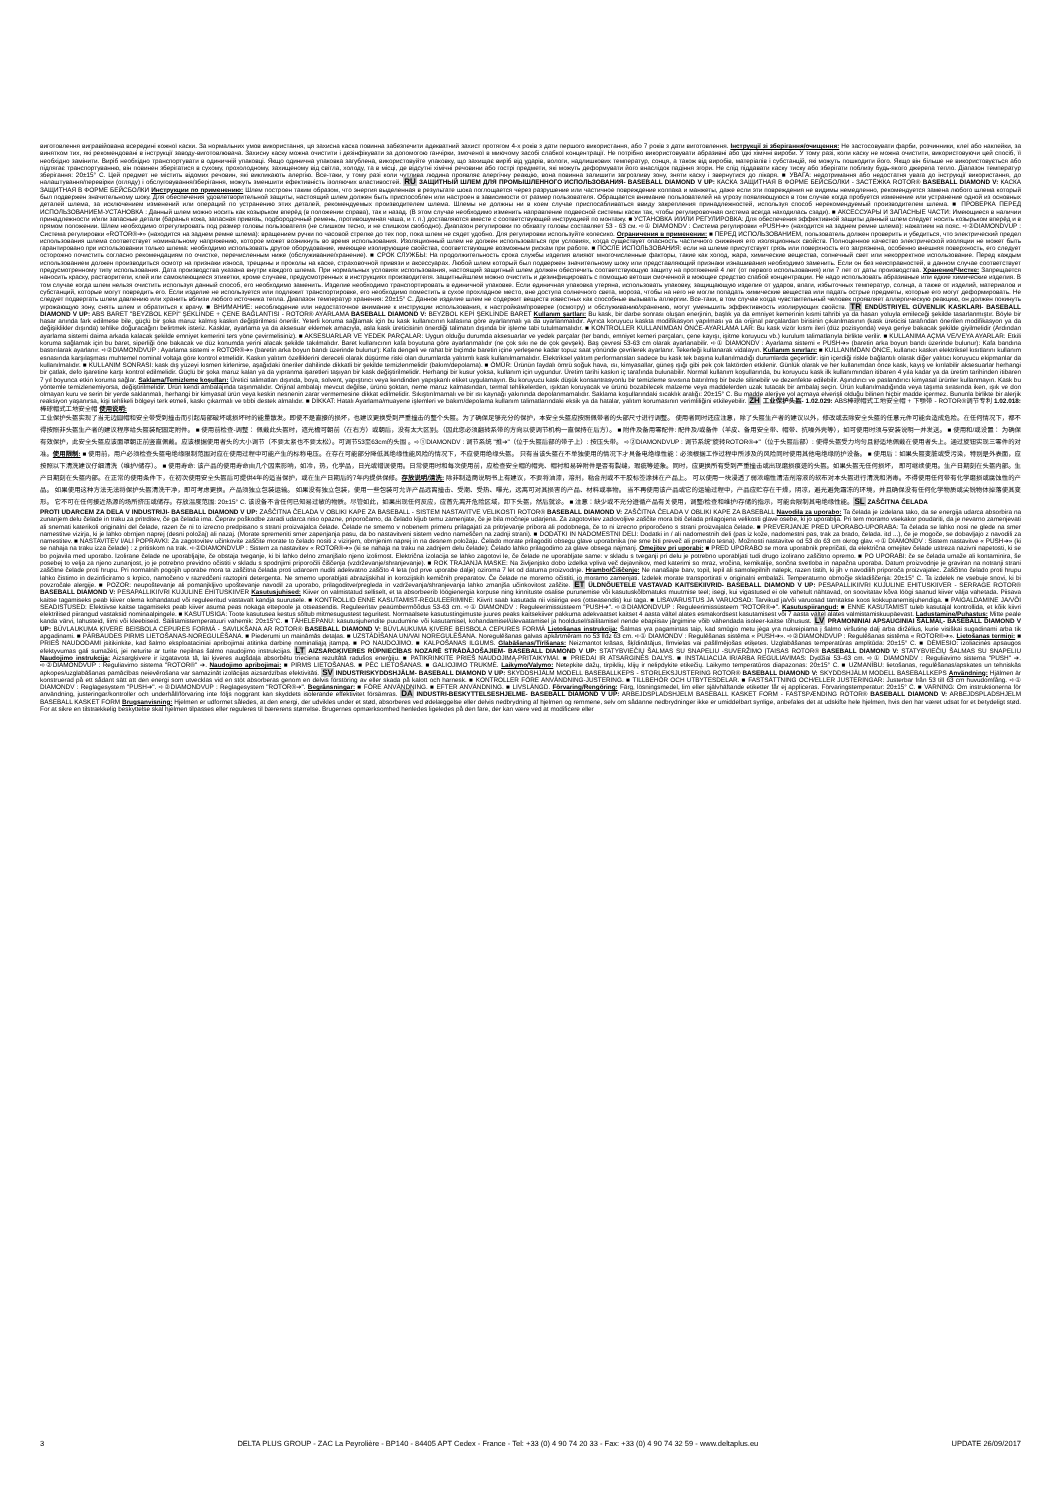виготовлення вигравійована всередині кожної каски. За нормальних умов використання, ця захисна каска повинна забезпечити адекватний захист протягом 4-х років з дати першого використання, або 7 років з дати виготовлення. Інструкції зі зберігання/очищення: Не застосовувати фарби, розчинники, клеї або наклейки, за винятком тих, які рекомендовані в інструкції заводу-виготовлювача. Захисну каску можна очистити і дезінфікувати за допомогою ганчірки, змоченої в миючому засобі слабкої концентрації. Не потрібно використовувати абразивні або їдкі хімічні вироби. У тому разі, коли каску не можна очистити, використовуючи цей спосіб, її необхідно замінити. Виріб необхідно транспортувати в одиничній упаковці. Якщо одинична упаковка загублена, використовуйте упаковку, що захищає виріб від ударів, вологи, надлишкових температур, сонця, а також від виробів, матеріалів і субстанцій, які можуть пошкодити його. Якщо він більше не використовується або підлягає транспортуванню, він повинен зберігатися в сухому, прохолодному, захищеному від світла, холоду, та в місці, де відсутні хімічні речовини або гострі предмети, які можуть деформувати його внаслідок падіння згори. Не слід піддавати каску тиску або зберігати поблизу будь-якого джерела тепло. Діапазон температур зберігання: 20±15° C. Цей предмет не містить відомих речовин, які викликають алергію. Все-таки, у тому разі коли чутлива людина проявляє алергічну реакцію, вона повинна залишити загрозливу зону, зняти каску і звернутися до лікаря. ■ УВАГА: недотримання або недостатня увага до інструкції використання, до налаштування/перевірки (огляду) і обслуговування/зберігання, можуть зменшити ефективність ізоляючих властивостей. RU ЗАЩИТНЫЙ ШЛЕМ ДЛЯ ПРОМЫШЛЕННОГО ИСПОЛЬЗОВАНИЯ- BASEBALL DIAMOND V UP: КАСКА ЗАЩИТНАЯ В ФОРМЕ БЕЙСБОЛКИ - ЗАСТЁЖКА ROTOR® BASEBALL DIAMOND V: КАСКА ЗАЩИТНАЯ В ФОРМЕ БЕЙСБОЛКИ Инструкции по применению: Шлем построен таким образом, что энергия выделенная в результате шока поглощается через разрушение или частичное повреждение колпака и манжеты, даже если эти повреждения не видимы немедленно, рекомендуется замена любого шлема который был подвержен значительному шоку. Для обеспечения удовлетворительной защиты, настоящий шлем должен быть приспособлен или настроен в зависимости от размер пользователя. Обращается внимание пользователей на угрозу появляющуюся в том случае когда пробуется изменение или устранение одной из основных деталей шлема, за исключением изменений или операций по устранению этих деталей, рекомендуемых производителем шлема. Шлемы не должны ни в коем случае приспосабливаться ввиду закрепления принадлежностей, используя способ нерекомендуемый производителем шлема. ■ ПРОВЕРКА ПЕРЕД ИСПОЛЬЗОВАНИЕМ-УСТАНОВКА : Данный шлем можно носить как козырьком вперёд (в положении справа), так и назад. (В этом случае необходимо изменить направление подвесной системы каски так, чтобы регулировочная система всегда находилась сзади). ■ АКСЕССУАРЫ И ЗАПАСНЫЕ ЧАСТИ: Имеющиеся в наличии принадлежности и/или запасные детали (баранья кожа, запасная привязь, подбородочный ремень, противошумная чаша, и т. п.) доставляются вместе с соответствующей инструкцией по монтажу. ■ УСТАНОВКА И/ИЛИ РЕГУЛИРОВКА: Для обеспечения эффективной защиты данный шлем следует носить козырьком вперёд и в прямом положении. Шлем необходимо отрегулировать под размер головы пользователя (не слишком тесно, и не слишком свободно). Диапазон регулировки по обхвату головы составляет 53 - 63 см. ➪① DIAMONDV : Система регулировки «PUSH➔» (находится на заднем ремне шлема): нажатием на пояс. ➪②DIAMONDVUP : Система регулировки «ROTOR®➔» (находится на заднем ремне шлема): вращением ручки по часовой стрелке до тех пор, пока шлем не сядет удобно. Для регулировки используйте колесико. Ограничения в применении: ■ ПЕРЕД ИСПОЛЬЗОВАНИЕМ, пользователь должен проверить и убедиться, что электрический предел использования шлема соответствует номинальному напряжению, которое может возникнуть во время использования. Изоляционный шлем не должен использоваться при условиях, когда существует опасность частичного снижения его изоляционных свойств. Полноценное качество электрической изоляции не может быть гарантировано при использовании только шлема: необходимо использовать другое оборудование, имеющее изолирующие свойства, соответствующие возможным рискам при работе. ■ ПОСЛЕ ИСПОЛЬЗОВАНИЯ: если на шлеме присутствует грязь или поверхность его загрязнена, особенно внешняя поверхность, его следует осторожно почистить согласно рекомендациям по очистке, перечисленным ниже (обслуживание/хранение). ■ СРОК СЛУЖБЫ: На продолжительность срока службы изделия влияют многочисленные факторы, такие как холод, жара, химические вещества, солнечный свет или некорректное использование. Перед каждым использованием должен производиться осмотр на признаки износа, трещины и проколы на каске, страховочной привязи и аксессуарах. Любой шлем который был подвержен значительному шоку или представляющий признаки изнашивания необходимо заменить. Если он без неисправностей, в данном случае соответствует предусмотренному типу использования. Дата производства указана внутри каждого шлема. При нормальных условиях использования, настоящий защитный шлем должен обеспечить соответствующую защиту на протяжений 4 лет (от первого использования) или 7 лет от даты производства. Хранение/Чистке: Запрещается наносить краску, растворители, клей или самоклеющиеся этикетки, кроме случаев, предусмотренных в инструкциях производителя. защитныйшлем можно очистить и дезинфицировать с помощью ветоши смоченной в моющее средство слабой концентрации. Не надо использовать абразивные или едкие химические изделия. В том случае когда шлем нельзя очистить используя данный способ, его необходимо заменить. Изделие необходимо транспортировать в единичной упаковке. Если единичная упаковка утеряна, использовать упаковку, защищающую изделие от ударов, влаги, избыточных температур, солнца, а также от изделий, материалов и субстанций, которые могут повредить его. Если изделие не используется или подлежит транспортировке, его необходимо поместить в сухое прохладное место, вне доступа солнечного света, мороза, чтобы на него не могли попадать химические вещества или падать острые предметы, которые его могут деформировать. Не следует подвергать шлем давлению или хранить вблизи любого источника тепла. Диапазон температур хранения: 20±15° C. Данное изделие шлем не содержит веществ известных как способные вызывать аллергии. Все-таки, в том случае когда чувствительный человек проявляет аллергическую реакцию, он должен покинуть угрожающую зону, снять шлем и обратиться к врачу. ■ ВНИМАНИЕ: несоблюдение или недостаточное внимание к инструкции использования, к настройкам/проверке (осмотру) и обслуживанию/хранению, могут уменьшить эффективность изолирующих свойств. TR ENDÜSTRIYEL GÜVENLIK KASKLARI- BASEBALL DIAMOND V UP: ABS BARET "BEYZBOL KEPİ" ŞEKLİNDE + ÇENE BAĞLANTISI - ROTOR® AYARLAMA BASEBALL DIAMOND V: BEYZBOL KEPİ ŞEKLİNDE BARET Kullanım şartları: Bu kask, bir darbe sonrası oluşan enerjinin, başlık ya da emniyet kemerinin kısmi tahribi ya da hasarı yoluyla emileceği şekilde tasarlanmıştır. Böyle bir hasar anında fark edilmese bile, güçlü bir şoka maruz kalmış kaskın değiştirilmesi önerilir. Yeterli koruma sağlamak için bu kask kullanıcının kafasına göre ayarlanmalı ya da uyarlanmalıdır. Ayrıca koruyucu kaskta modifikasyon yapılması ya da orijinal parçalardan birisinin çıkarılmasının (kask üreticisi tarafından önerilen modifikasyon ya da değişiklikler dışında) tehlike doğuracağını belirtmek isteriz. Kasklar, ayarlama ya da aksesuar eklemek amacıyla, asla kask üreticisinin önerdiği talimatın dışında bir işleme tabi tutulmamalıdır. ■ KONTROLLER KULLANIMDAN ÖNCE-AYARLAMA LAR: Bu kask vizör kısmı ileri (düz pozisyonda) veya geriye bakacak şekilde giyilmelidir (Ardından ayarlama sistemi daima arkada kalacak şekilde emniyet kemerini ters yöne çevirmelisiniz). ■ AKSESUARLAR VE YEDEK PARÇALAR: Uygun olduğu durumda aksesuarlar ve yedek parçalar (ter bandı, emniyet kemeri parçaları, çene kayışı, işitme koruyucu vb.) kurulum talimatlarıyla birlikte verilir. ■ KULLANIMA AÇMA VE/VEYA AYARLAR: Etkili koruma sağlamak için bu baret, siperliği öne bakacak ve düz konumda yerini alacak şekilde takılmalıdır. Baret kullanıcının kafa boyutuna göre ayarlanmalıdır (ne çok sıkı ne de çok gevşek). Baş çevresi 53-63 cm olarak ayarlanabilir. ➪① DIAMONDV : Ayarlama sistemi « PUSH➔» (baretin arka boyun bandı üzerinde bulunur): Kafa bandına bastırılarak ayarlanır. ➪②DIAMONDVUP : Ayarlama sistemi « ROTOR®➔» (baretin arka boyun bandı üzerinde bulunur): Kafa dengeli ve rahat bir biçimde baretin içine yerleşene kadar topuz saat yönünde çevrilerek ayarlanır. Tekerleği kullanarak vidalayın. Kullanım sınırları: ■ KULLANIMDAN ÖNCE, kullanıcı kaskın elektriksel kısıtlarını kullanım esnasında karşılaşması muhtemel nominal voltaja göre kontrol etmelidir. Kaskın yalıtım özelliklerini dereceli olarak düşürme riski olan durumlarda yalıtımlı kask kullanılmamalıdır. Elektriksel yalıtım performansları sadece bu kask tek başına kullanılmadığı durumlarda geçerlidir: işin içerdiği riskle bağlantılı olarak diğer yalıtıcı koruyucu ekipmanlar da kullanılmalıdır. ■ KULLANIM SONRASI: kask dış yüzeyi kısmen kirlenirse, aşağıdaki öneriler dahilinde dikkatli bir şekilde temizlenmelidir (bakım/depolama). ■ ÖMÜR: Ürünün faydalı ömrü soğuk hava, ısı, kimyasallar, güneş ışığı gibi pek çok faktörden etkilenir. Günlük olarak ve her kullanımdan önce kask, kayış ve kırılabilir aksesuarlar herhangi bir çatlak, defo işaretine karşı kontrol edilmelidir. Güçlü bir şoka maruz kalan ya da yıpranma işaretleri taşıyan bir kask değiştirilmelidir. Herhangi bir kusur yoksa, kullanım için uygundur. Üretim tarihi kaskın iç tarafında bulunabilir. Normal kullanım koşullarında, bu koruyucu kask ilk kullanımından itibaren 4 yıla kadar ya da üretim tarihinden itibaren 7 yıl boyunca etkin koruma sağlar. Saklama/Temizleme koşulları: Üretici talimatları dışında, boya, solvent, yapıştırıcı veya kendinden yapışkanlı etiket uygulamayın. Bu koruyucu kask düşük konsantrasyonlu bir temizleme sıvısına batırılmış bir bezle silinebilir ve dezenfekte edilebilir. Aşındırıcı ve paslandırıcı kimyasal ürünler kullanmayın. Kask bu yöntemle temizlenemiyorsa, değiştirilmelidir. Ürün kendi ambalajında taşınmalıdır. Orijinal ambalajı mevcut değilse, ürünü şoktan, neme maruz kalmasından, termal tehlikelerden, ışıktan koruyacak ve ürünü bozabilecek malzeme veya maddelerden uzak tutacak bir ambalaj seçin. Ürün kullanılmadığında veya taşıma sırasında iken, ışık ve don olmayan kuru ve serin bir yerde saklanmalı, herhangi bir kimyasal ürün veya keskin nesnenin zarar vermemesine dikkat edilmelidir. Sıkıştırılmamalı ve bir ısı kaynağı yakınında depolanmamalıdır. Saklama koşullarındaki sıcaklık aralığı: 20±15° C. Bu madde alerjiye yol açmaya elverişli olduğu bilinen hiçbir madde içermez. Bununla birlikte bir alerjik reaksiyon yaşanırsa, kişi tehlikeli bölgeyi terk etmeli, kaskı çıkarmalı ve tıbbi destek almalıdır. ■ DİKKAT: Hatalı Ayarlama/muayene işlemleri ve bakım/depolama kullanım talimatlarındaki eksik ya da hatalar, yalıtım korumasının verimliliğini etkileyebilir. ZH 工业保护头盔- 1.02.029: ABS棒球帽式工地安全帽 + 下颚带 - ROTOR®调节专利 1.02.018: 棒球帽式工地安全帽 使用说明:
工业保护头盔实现了当无边圆帽和安全带受到撞击而引起局部破坏或损坏时的能量散发。即使不是直接的损坏，也建议更换受到严重撞击的整个头盔。为了确保足够充分的保护，本安全头盔应按照佩带者的头部尺寸进行调整。 使用者同时还应注意，除了头盔生产者的建议以外，修改或去除安全头盔的任意元件可能会造成危险。在任何情况下，都不得按照非头盔生产者的建议程序给头盔装配固定附件。 ■ 使用前检查-调整： 佩戴此头盔时，遮光檐可朝前（在右方）或朝后，没有太大区别。（因此您必须翻转系带的方向以使调节机构一直保持在后方）。 ■ 附件及备用零配件: 配件及/或备件（羊皮、备用安全带、帽带、抗噪外壳等），如可使用时须与安装说明一并发送。 ■ 使用和/或设置： 为确保有效保护，此安全头盔应该面罩朝正前竖直佩戴。应该根据使用者头的大小调节（不要太紧也不要太松）。可调节53至63cm的头围 。➪①DIAMONDV : 调节系统 "推➔"（位于头盔后部的带子上）: 按压头带。 ➪②DIAMONDVUP : 调节系统"旋转ROTOR®➔"（位于头盔后部）: 使得头盔受力均匀且舒适地佩戴在使用者头上。通过旋钮实现三零件的对准。使用限制: ■ 使用前，用户必须检查头盔电绝缘限制范围对应在使用过程中可能产生的标称电压。在存在可能部分降低其绝缘性能风险的情况下，不应使用绝缘头盔。 只有当该头盔在不单独使用的情况下才具备电绝缘性能：必须根据工作过程中所涉及的风险同时使用其他电绝缘防护设备。 ■ 使用后：如果头盔变脏或受污染，特别是外表面，应按照以下清洗建议仔细清洗（维护/储存）。 ■ 使用寿命: 该产品的使用寿命由几个因素影响，如冷，热，化学品，日光或错误使用。日常使用时和每次使用前，应检查安全帽的帽壳、帽衬和易碎附件是否有裂缝，瑕疵等迹象。同时，应更换所有受到严重撞击或出现磨损痕迹的头盔。如果头盔无任何损坏， 即可继续使用。生产日期刻在头盔内部。生产日期刻在头盔内部。在正常的使用条件下，在初次使用安全头盔后可提供4年的适当保护，或在生产日期后的7年内提供保修。存放说明/清洗: 除非制造商说明书上有建议，不要将油漆，溶剂，粘合剂或不干胶标签涂抹在产品上。 可以使用一块浸透了弱浓缩性清洁剂溶液的软布对本头盔进行清洗和消毒。不得使用任何带有化学磨损或腐蚀性的产品。 如果使用这种方法无法将保护头盔清洗干净，即可考虑更换。产品须独立包装运输。 如果没有独立包装，使用一些包装可允许产品远离撞击、受潮、受热、曝光，远离可对其损害的产品、材料或事物。 当不再使用该产品或它的运输过程中，产品应贮存在干燥，阴凉，避光避免霜冻的环境，并且确保没有任何化学物质或尖锐物体掉落使其变形。 它不可在任何接近热源的场所挤压或储存。存放温度范围: 20±15° C. 该设备不含任何已知易过敏的物质。尽管如此，如果出现任何反应，应首先离开危险区域，卸下头盔，然后就诊。 ■ 注意：缺少或不充分遵循产品有关使用，调整/检查和维护/存储的指示，可能会限制其电绝缘性能。SL ZAŠČITNA ČELADA
PROTI UDARCEM ZA DELA V INDUSTRIJI- BASEBALL DIAMOND V UP: ZAŠČITNA ČELADA V OBLIKI KAPE ZA BASEBALL - SISTEM NASTAVITVE VELIKOSTI ROTOR® BASEBALL DIAMOND V: ZAŠČITNA ČELADA V OBLIKI KAPE ZA BASEBALL Navodila za uporabo: Ta čelada je izdelana tako, da se energija udarca absorbira na zunanjem delu čelade in traku za pritrditev, če ga čelada ima. Čeprav poškodbe zaradi udarca niso opazne, priporočamo, da čelado kljub temu zamenjate, če je bila močneje udarjena. Za zagotovitev zadovoljive zaščite mora biti čelada prilagojena velikosti glave osebe, ki jo uporablja. Pri tem moramo vsekakor poudariti, da je nevarno zamenjevati ali snemati katerikoli originalni del čelade, razen če ni to izrecno predpisano s strani proizvajalca čelade. Čelade ne smemo v nobenem primeru prilagajati za pritrjevanje pribora ali podobnega, če to ni izrecno priporočeno s strani proizvajalca čelade. ■ PREVERJANJE PRED UPORABO-UPORABA: Ta čelada se lahko nosi ne glede na smer namestitve vizirja, ki je lahko obrnjen naprej (desni položaj) ali nazaj. (Morate spremeniti smer zapenjanja pasu, da bo nastavitveni sistem vedno nameščen na zadnji strani). ■ DODATKI IN NADOMESTNI DELI: Dodatki in / ali nadomestnih deli (pas iz kože, nadomestni pas, trak za brado, čelada. itd ...), če je mogoče, se dobavljajo z navodili za namestitev. ■ NASTAVITEV I/ALI POPRAVKI: Za zagotovitev učinkovite zaščite morate to čelado nositi z vizirjem, obrnjenim naprej in na desnem položaju. Čelado morate prilagoditi obsegu glave uporabnika (ne sme biti preveč ali premalo tesna). Možnosti nastavitve od 53 do 63 cm okrog glav. ➪① DIAMONDV : Sistem nastavitve « PUSH➔» (ki se nahaja na traku izza čelade) : z pritiskom na trak. ➪②DIAMONDVUP : Sistem za nastavitev « ROTOR®➔» (ki se nahaja na traku na zadnjem delu čelade): Čelado lahko prilagodimo za glave obsega najmanj. Omejitev pri uporabi: ■ PRED UPORABO se mora uporabnik prepričati, da električna omejitev čelade ustreza nazivni napetosti, ki se bo pojavila med uporabo. Izolirane čelade ne uporabljajte, če obstaja tveganje, ki bi lahko delno zmanjšalo njeno izolirnost. Električna izolacija se lahko zagotovi le, če čelade ne uporabljate same: v skladu s tveganji pri delu je potrebno uporabljati tudi drugo izolirano zaščitno opremo. ■ PO UPORABI: če se čelada umaže ali kontaminira, še posebej to velja za njeno zunanjost, jo je potrebno previdno očistiti v skladu s spodnjimi priporočili čiščenja (vzdrževanje/shranjevanje). ■ ROK TRAJANJA MASKE: Na življenjsko dobo izdelka vpliva več dejavnikov, med katerimi so mraz, vročina, kemikalije, sončna svetloba in napačna uporaba. Datum proizvodnje je graviran na notranji strani zaščitne čelade proti hrupu. Pri normalnih pogojih uporabe mora ta zaščitna čelada proti udarcem nuditi adekvatno zaščito 4 leta (od prve uporabe dalje) oziroma 7 let od datuma proizvodnje. Hrambo/Čiščenje: Ne nanašajte barv, topil, lepil ali samolepilnih nalepk, razen tistih, ki jih v navodilih priporoča proizvajalec. Zaščitno čelado proti hrupu lahko čistimo in dezinficiramo s krpico, namočeno v razredčeni raztopini detergenta. Ne smemo uporabljati abrazijskihal in korozijskih kemičnih preparatov. Če čelade ne moremo očistiti, jo moramo zamenjati. Izdelek morate transportirati v originalni embalaži. Temperaturno območje skladiščenja: 20±15° C. Ta izdelek ne vsebuje snovi, ki bi povzročale alergije. ■ POZOR: neupoštevanje ali pomanjkljivo upoštevanje navodil za uporabo, prilagoditve/pregleda in vzdrževanja/shranjevanja lahko zmanjša učinkovitost zaščite. ET ÜLDNÕUETELE VASTAVAD KAITSEKIIVRID- BASEBALL DIAMOND V UP: PESAPALLIKIIVRI KUJULINE EHITUSKIIVER - SERRAGE ROTOR® BASEBALL DIAMOND V: PESAPALLIKIIVRI KUJULINE EHITUSKIIVER Kasutusjuhised: Kiiver on valmistatud selliselt, et ta absorbeerib löögienergia korpuse ning kinnituste osalise purunemise või kasutuskõlbmatuks muutmise teel; isegi, kui vigastused ei ole vahetult nähtavad, on soovitatav kõva löögi saanud kiiver välja vahetada. Piisava kaitse tagamiseks peab kiiver olema kohandatud või reguleeritud vastavalt kandja suurusele. ■ KONTROLLID ENNE KASUTAMIST-REGULEERIMINE: Kiivrit saab kasutada nii visiiriga ees (otseasendis) kui taga. ■ LISAVARUSTUS JA VARUOSAD: Tarvikud ja/või varuosad tarnitakse koos kokkupanemisjuhendiga. ■ PAIGALDAMINE JA/VÕI SEADISTUSED: Efektiivse kaitse tagamiseks peab kiiver asuma peas nokaga ettepoole ja otseasendis. Reguleeritav peaümbermõõdus 53-63 cm. ➪① DIAMONDV : Reguleerimissüsteem "PUSH➔". ➪②DIAMONDVUP : Reguleerimissüsteem "ROTOR®➔". Kasutuspiirangud: ■ ENNE KASUTAMIST tuleb kasutajal kontrollida, et kõik kiivri elektrilised piirangud vastaksid nominaalpingele. ■ KASUTUSIGA: Toote kasutusea kestus sõltub mitmesugustest teguritest. Normaalsete kasutustingimuste juures peaks kaitsekiiver pakkuma adekvaatset kaitset 4 aasta vältel alates esmakordsest kasutamisest või 7 aasta vältel alates valmistamiskuupäevast. Ladustamine/Puhastus: Mitte peale kanda värvi, lahusteid, liimi või kleebiseid. Säilitamistemperatuuri vahemik: 20±15°C. ■ TÄHELEPANU: kasutusjuhendite puudumine või kasutamisel, kohandamisel/ülevaatamisel ja hooldusel/säilitamisel nende ebapiisav järgimine võib vähendada isoleer-kaitse tõhusust. LV PRAMONINIAI APSAUGINIAI ŠALMAI,- BASEBALL DIAMOND V UP: BŪVLAUKUMA ĶIVERE BEISBOLA CEPURES FORMĀ - SAVILKŠANA AR ROTOR® BASEBALL DIAMOND V: BŪVLAUKUMA ĶIVERE BEISBOLA CEPURES FORMĀ Lietošanas instrukcija: Šalmas yra pagamintas taip, kad smūgio metu jėga yra nukreipiama į šalmo viršutinę dalį arba diržėlius, kurie visiškai sugadinami arba tik apgadinami. ■ PĀRBAUDES PIRMS LIETOŠANAS-NOREGULĒŠANA. ■ Piederumi un maināmās detaļas. ■ UZSTĀDĪŠANA UN/VAI NOREGULĒŠANA. Noregulēšanas galvas apkārtmēram no 53 līdz 63 cm. ➪① DIAMONDV : Regulēšanas sistēma « PUSH➔». ➪②DIAMONDVUP : Regulēšanas sistēma « ROTOR®➔». Lietošanas termiņi: ■ PRIEŠ NAUDODAMI įsitikinkite, kad šalmo eksploataciniai apribojimai atitinka darbinę nominaliąją įtampą. ■ PO NAUDOJIMO. ■ KALPOŠANAS ILGUMS. Glabāšanas/Tīrīšanas: Neizmantot krāsas, šķīdinātājus, līmvielas vai pašlīmējošas etiķetes. Uzglabāšanas temperatūras amplitūda: 20±15° C. ■ DĖMESIO: izoliacinės apsaugos efektyvumas gali sumažėti, jei neturite ar turite nepilnas šalmo naudojimo instrukcijas. LT AIZSARGĶIVERES RŪPNIECĪBAS NOZARĒ STRĀDĀJOŠAJIEM- BASEBALL DIAMOND V UP: STATYBVIEČIŲ ŠALMAS SU SNAPELIU -SUVERŽIMO ĮTAISAS ROTOR® BASEBALL DIAMOND V: STATYBVIEČIŲ ŠALMAS SU SNAPELIU Naudojimo instrukcija: Aizsargķivere ir izgatavota tā, lai ķiveres augšdaļa absorbētu trieciena rezultātā radušos enerģiju. ■ PATIKRINKITE PRIEŠ NAUDOJIMĄ-PRITAIKYMAI. ■ PRIEDAI IR ATSARGINĖS DALYS. ■ INSTALIACIJA IR/ARBA REGULIAVIMAS: Dydžiai 53–63 cm. ➪① DIAMONDV : Reguliavimo sistema "PUSH" ➔. ➪②DIAMONDVUP : Reguliavimo sistema "ROTOR®" ➔. Naudojimo apribojimai: ■ PIRMS LIETOŠANAS. ■ PĒC LIETOŠANAS. ■ GALIOJIMO TRUKMĖ. Laikymo/Valymo: Netepkite dažų, tirpiklių, klijų ir nelipdykite etikečių. Laikymo temperatūros diapazonas: 20±15° C. ■ UZMANĪBU: lietošanas, regulēšanas/apskates un tehniskās apkopes/uzglabāšanas pamācības neievērošana var samazināt izolācijas aizsardzības efektivitāti. SV INDUSTRISKYDDSHJÄLM- BASEBALL DIAMOND V UP: SKYDDSHJÄLM MODELL BASEBALLKEPS - STORLEKSJUSTERING ROTOR® BASEBALL DIAMOND V: SKYDDSHJÄLM MODELL BASEBALLKEPS Användning: Hjälmen är konstruerad på ett sådant sätt att den energi som utvecklas vid en stöt absorberas genom en delvis förstöring av eller skada på kalott och harnesk. ■ KONTROLLER FÖRE ANVÄNDNING-JUSTERING. ■ TILLBEHÖR OCH UTBYTESDELAR. ■ FASTSÄTTNING OCH/ELLER JUSTERINGAR: Justerbar från 53 till 63 cm huvudomfång. ➪① DIAMONDV : Reglagesystem "PUSH➔". ➪②DIAMONDVUP : Reglagesystem "ROTOR®➔". Begränsningar: ■ FÖRE ANVÄNDNING. ■ EFTER ANVÄNDNING. ■ LIVSLÄNGD. Förvaring/Rengöring: Färg, lösningsmedel, lim eller självhäftande etiketter får ej appliceras. Förvaringstemperatur: 20±15° C. ■ VARNING: Om instruktionerna för användning, justeringar/kontroller och underhåll/förvaring inte följs noggrant kan skyddets isolerande effektivitet försämras. DA INDUSTRI-BESKYTTELSESHJELME- BASEBALL DIAMOND V UP: ARBEJDSPLADSHJELM BASEBALL KASKET FORM - FASTSPÆNDING ROTOR® BASEBALL DIAMOND V: ARBEJDSPLADSHJELM BASEBALL KASKET FORM Brugsanvisning: Hjelmen er udformet således, at den energi, der udvikles under et stød, absorberes ved ødelæggelse eller delvis nedbrydning af hjelmen og remmene, selv om sådanne nedbrydninger ikke er umiddelbart synlige, anbefales det at udskifte hele hjelmen, hvis den har været udsat for et betydeligt stød. For at sikre en tilstrækkelig beskyttelse skal hjelmen tilpasses eller reguleres til bærerens størrelse. Brugernes opmærksomhed henledes ligeledes på den fare, der kan være ved at modificere eller
3 DELTA PLUS GROUP - ZAC La Peyrolière - BP140 - 84405 APT Cedex - France - Tel: +33 (0) 4 90 74 20 33 - Fax: +33 (0) 4 90 74 32 59 - www.deltaplus.eu UPDATE 26/09/2017